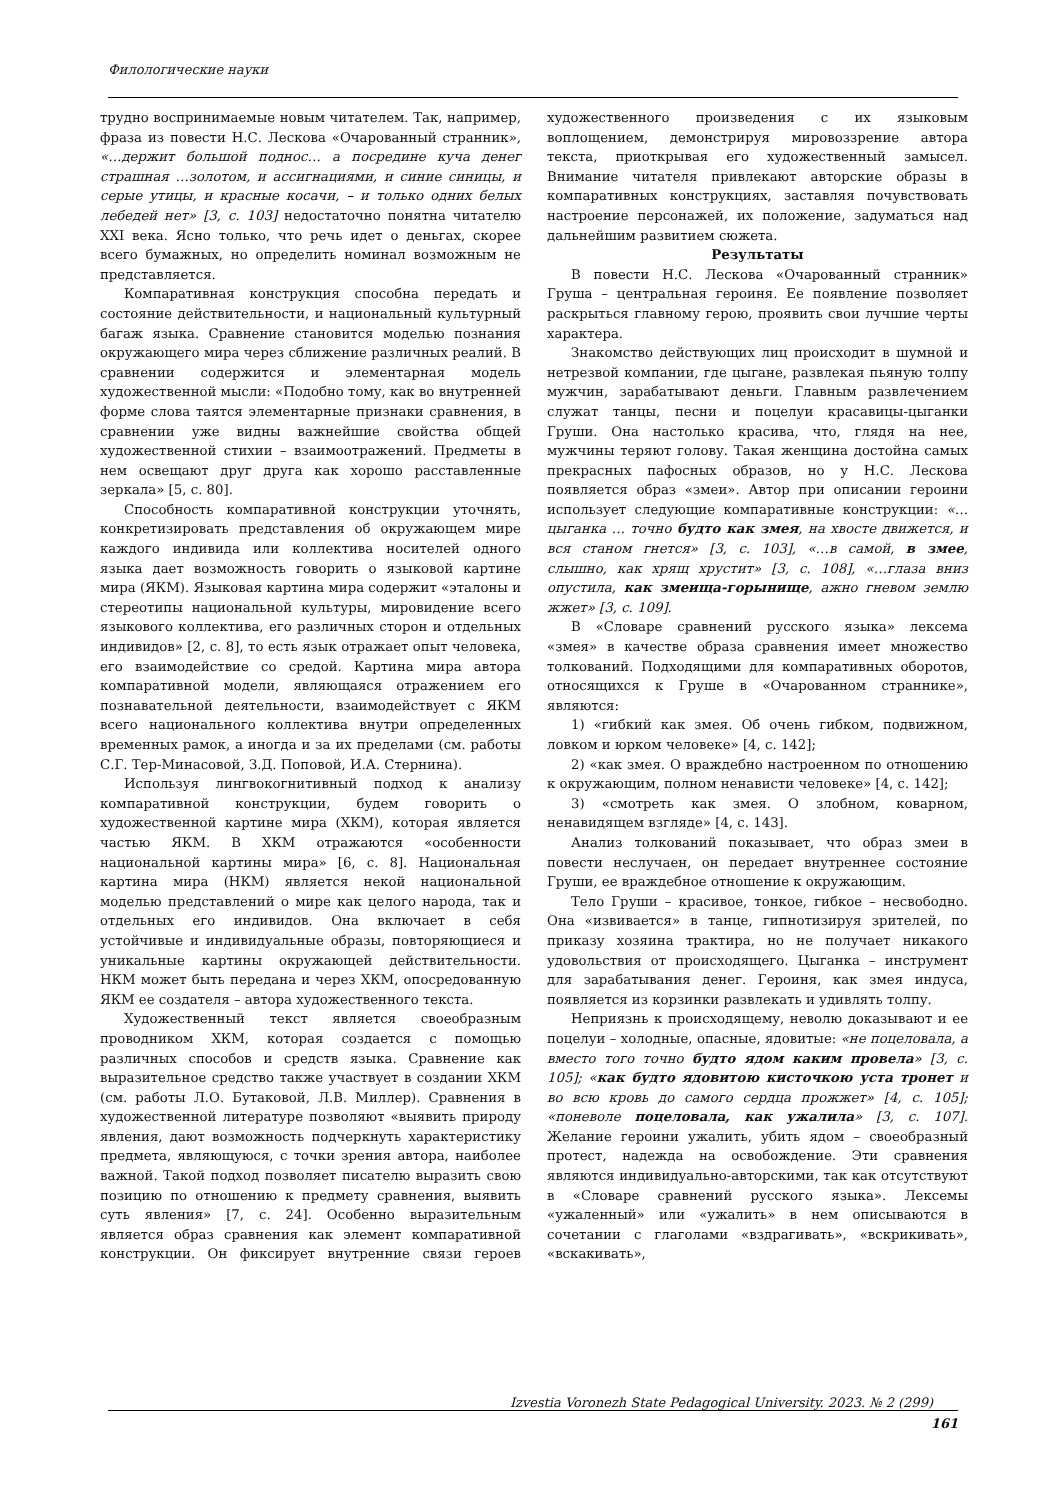Филологические науки
трудно воспринимаемые новым читателем. Так, например, фраза из повести Н.С. Лескова «Очарованный странник», «…держит большой поднос… а посредине куча денег страшная …золотом, и ассигнациями, и синие синицы, и серые утицы, и красные косачи, – и только одних белых лебедей нет» [3, с. 103] недостаточно понятна читателю XXI века. Ясно только, что речь идет о деньгах, скорее всего бумажных, но определить номинал возможным не представляется.
Компаративная конструкция способна передать и состояние действительности, и национальный культурный багаж языка. Сравнение становится моделью познания окружающего мира через сближение различных реалий. В сравнении содержится и элементарная модель художественной мысли: «Подобно тому, как во внутренней форме слова таятся элементарные признаки сравнения, в сравнении уже видны важнейшие свойства общей художественной стихии – взаимоотражений. Предметы в нем освещают друг друга как хорошо расставленные зеркала» [5, с. 80].
Способность компаративной конструкции уточнять, конкретизировать представления об окружающем мире каждого индивида или коллектива носителей одного языка дает возможность говорить о языковой картине мира (ЯКМ). Языковая картина мира содержит «эталоны и стереотипы национальной культуры, мировидение всего языкового коллектива, его различных сторон и отдельных индивидов» [2, с. 8], то есть язык отражает опыт человека, его взаимодействие со средой. Картина мира автора компаративной модели, являющаяся отражением его познавательной деятельности, взаимодействует с ЯКМ всего национального коллектива внутри определенных временных рамок, а иногда и за их пределами (см. работы С.Г. Тер-Минасовой, З.Д. Поповой, И.А. Стернина).
Используя лингвокогнитивный подход к анализу компаративной конструкции, будем говорить о художественной картине мира (ХКМ), которая является частью ЯКМ. В ХКМ отражаются «особенности национальной картины мира» [6, с. 8]. Национальная картина мира (НКМ) является некой национальной моделью представлений о мире как целого народа, так и отдельных его индивидов. Она включает в себя устойчивые и индивидуальные образы, повторяющиеся и уникальные картины окружающей действительности. НКМ может быть передана и через ХКМ, опосредованную ЯКМ ее создателя – автора художественного текста.
Художественный текст является своеобразным проводником ХКМ, которая создается с помощью различных способов и средств языка. Сравнение как выразительное средство также участвует в создании ХКМ (см. работы Л.О. Бутаковой, Л.В. Миллер). Сравнения в художественной литературе позволяют «выявить природу явления, дают возможность подчеркнуть характеристику предмета, являющуюся, с точки зрения автора, наиболее важной. Такой подход позволяет писателю выразить свою позицию по отношению к предмету сравнения, выявить суть явления» [7, с. 24]. Особенно выразительным является образ сравнения как элемент компаративной конструкции. Он фиксирует внутренние связи героев художественного произведения с их языковым воплощением, демонстрируя мировоззрение автора текста, приоткрывая его художественный замысел. Внимание читателя привлекают авторские образы в компаративных конструкциях, заставляя почувствовать настроение персонажей, их положение, задуматься над дальнейшим развитием сюжета.
Результаты
В повести Н.С. Лескова «Очарованный странник» Груша – центральная героиня. Ее появление позволяет раскрыться главному герою, проявить свои лучшие черты характера.
Знакомство действующих лиц происходит в шумной и нетрезвой компании, где цыгане, развлекая пьяную толпу мужчин, зарабатывают деньги. Главным развлечением служат танцы, песни и поцелуи красавицы-цыганки Груши. Она настолько красива, что, глядя на нее, мужчины теряют голову. Такая женщина достойна самых прекрасных пафосных образов, но у Н.С. Лескова появляется образ «змеи». Автор при описании героини использует следующие компаративные конструкции: «… цыганка … точно будто как змея, на хвосте движется, и вся станом гнется» [3, с. 103], «…в самой, в змее, слышно, как хрящ хрустит» [3, с. 108], «…глаза вниз опустила, как змеища-горынище, ажно гневом землю жжет» [3, с. 109].
В «Словаре сравнений русского языка» лексема «змея» в качестве образа сравнения имеет множество толкований. Подходящими для компаративных оборотов, относящихся к Груше в «Очарованном страннике», являются:
1) «гибкий как змея. Об очень гибком, подвижном, ловком и юрком человеке» [4, с. 142];
2) «как змея. О враждебно настроенном по отношению к окружающим, полном ненависти человеке» [4, с. 142];
3) «смотреть как змея. О злобном, коварном, ненавидящем взгляде» [4, с. 143].
Анализ толкований показывает, что образ змеи в повести неслучаен, он передает внутреннее состояние Груши, ее враждебное отношение к окружающим.
Тело Груши – красивое, тонкое, гибкое – несвободно. Она «извивается» в танце, гипнотизируя зрителей, по приказу хозяина трактира, но не получает никакого удовольствия от происходящего. Цыганка – инструмент для зарабатывания денег. Героиня, как змея индуса, появляется из корзинки развлекать и удивлять толпу.
Неприязнь к происходящему, неволю доказывают и ее поцелуи – холодные, опасные, ядовитые: «не поцеловала, а вместо того точно будто ядом каким провела» [3, с. 105]; «как будто ядовитою кисточкою уста тронет и во всю кровь до самого сердца прожжет» [4, с. 105]; «поневоле поцеловала, как ужалила» [3, с. 107]. Желание героини ужалить, убить ядом – своеобразный протест, надежда на освобождение. Эти сравнения являются индивидуально-авторскими, так как отсутствуют в «Словаре сравнений русского языка». Лексемы «ужаленный» или «ужалить» в нем описываются в сочетании с глаголами «вздрагивать», «вскрикивать», «вскакивать»,
Izvestia Voronezh State Pedagogical University. 2023. № 2 (299)
161